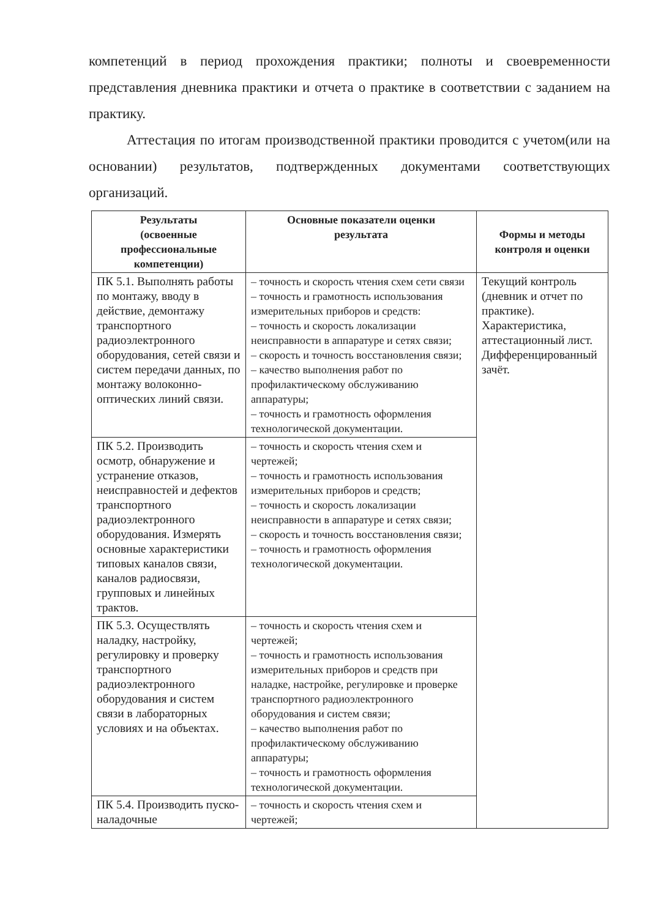компетенций в период прохождения практики; полноты и своевременности представления дневника практики и отчета о практике в соответствии с заданием на практику.
Аттестация по итогам производственной практики проводится с учетом(или на основании) результатов, подтвержденных документами соответствующих организаций.
| Результаты (освоенные профессиональные компетенции) | Основные показатели оценки результата | Формы и методы контроля и оценки |
| --- | --- | --- |
| ПК 5.1. Выполнять работы по монтажу, вводу в действие, демонтажу транспортного радиоэлектронного оборудования, сетей связи и систем передачи данных, по монтажу волоконно-оптических линий связи. | – точность и скорость чтения схем сети связи – точность и грамотность использования измерительных приборов и средств: – точность и скорость локализации неисправности в аппаратуре и сетях связи; – скорость и точность восстановления связи; – качество выполнения работ по профилактическому обслуживанию аппаратуры; – точность и грамотность оформления технологической документации. | Текущий контроль (дневник и отчет по практике). Характеристика, аттестационный лист. Дифференцированный зачёт. |
| ПК 5.2. Производить осмотр, обнаружение и устранение отказов, неисправностей и дефектов транспортного радиоэлектронного оборудования. Измерять основные характеристики типовых каналов связи, каналов радиосвязи, групповых и линейных трактов. | – точность и скорость чтения схем и чертежей; – точность и грамотность использования измерительных приборов и средств; – точность и скорость локализации неисправности в аппаратуре и сетях связи; – скорость и точность восстановления связи; – точность и грамотность оформления технологической документации. | |
| ПК 5.3. Осуществлять наладку, настройку, регулировку и проверку транспортного радиоэлектронного оборудования и систем связи в лабораторных условиях и на объектах. | – точность и скорость чтения схем и чертежей; – точность и грамотность использования измерительных приборов и средств при наладке, настройке, регулировке и проверке транспортного радиоэлектронного оборудования и систем связи; – качество выполнения работ по профилактическому обслуживанию аппаратуры; – точность и грамотность оформления технологической документации. | |
| ПК 5.4. Производить пуско-наладочные | – точность и скорость чтения схем и чертежей; | |